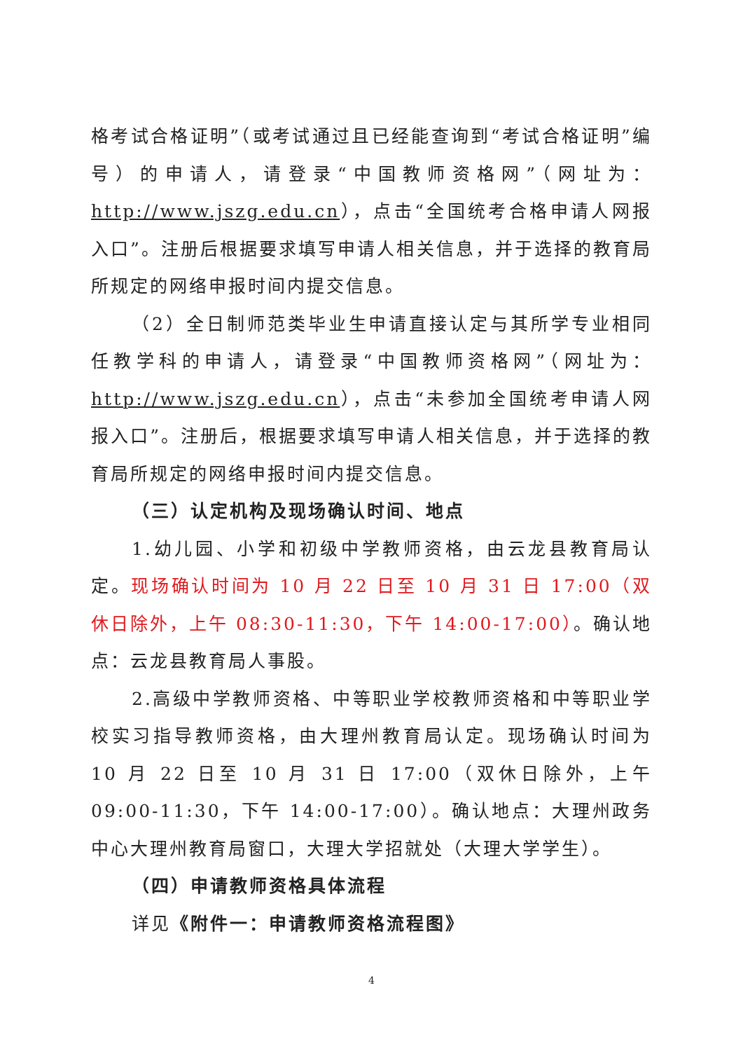格考试合格证明”（或考试通过且已经能查询到“考试合格证明”编号）的申请人，请登录“中国教师资格网”（网址为：http://www.jszg.edu.cn），点击“全国统考合格申请人网报入口”。注册后根据要求填写申请人相关信息，并于选择的教育局所规定的网络申报时间内提交信息。
（2）全日制师范类毕业生申请直接认定与其所学专业相同任教学科的申请人，请登录“中国教师资格网”（网址为：http://www.jszg.edu.cn），点击“未参加全国统考申请人网报入口”。注册后，根据要求填写申请人相关信息，并于选择的教育局所规定的网络申报时间内提交信息。
（三）认定机构及现场确认时间、地点
1.幼儿园、小学和初级中学教师资格，由云龙县教育局认定。现场确认时间为 10 月 22 日至 10 月 31 日 17:00（双休日除外，上午 08:30-11:30，下午 14:00-17:00）。确认地点：云龙县教育局人事股。
2.高级中学教师资格、中等职业学校教师资格和中等职业学校实习指导教师资格，由大理州教育局认定。现场确认时间为 10 月 22 日至 10 月 31 日 17:00（双休日除外，上午 09:00-11:30，下午 14:00-17:00）。确认地点：大理州政务中心大理州教育局窗口，大理大学招就处（大理大学学生）。
（四）申请教师资格具体流程
详见《附件一：申请教师资格流程图》
4